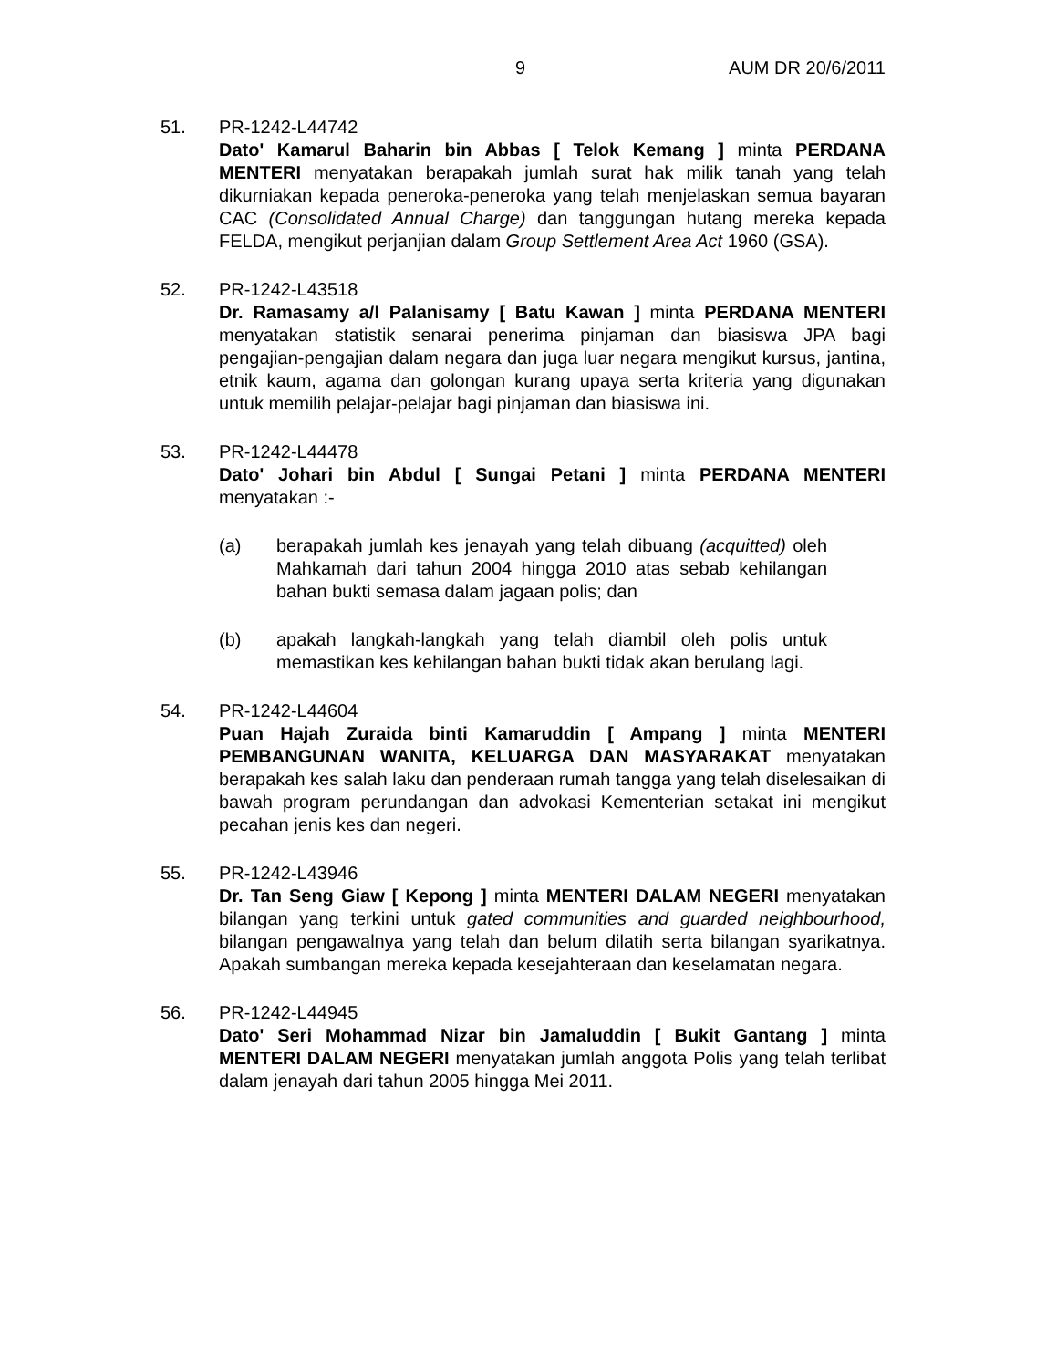9 AUM DR 20/6/2011
51. PR-1242-L44742
Dato' Kamarul Baharin bin Abbas [ Telok Kemang ] minta PERDANA MENTERI menyatakan berapakah jumlah surat hak milik tanah yang telah dikurniakan kepada peneroka-peneroka yang telah menjelaskan semua bayaran CAC (Consolidated Annual Charge) dan tanggungan hutang mereka kepada FELDA, mengikut perjanjian dalam Group Settlement Area Act 1960 (GSA).
52. PR-1242-L43518
Dr. Ramasamy a/l Palanisamy [ Batu Kawan ] minta PERDANA MENTERI menyatakan statistik senarai penerima pinjaman dan biasiswa JPA bagi pengajian-pengajian dalam negara dan juga luar negara mengikut kursus, jantina, etnik kaum, agama dan golongan kurang upaya serta kriteria yang digunakan untuk memilih pelajar-pelajar bagi pinjaman dan biasiswa ini.
53. PR-1242-L44478
Dato' Johari bin Abdul [ Sungai Petani ] minta PERDANA MENTERI menyatakan :-
(a) berapakah jumlah kes jenayah yang telah dibuang (acquitted) oleh Mahkamah dari tahun 2004 hingga 2010 atas sebab kehilangan bahan bukti semasa dalam jagaan polis; dan
(b) apakah langkah-langkah yang telah diambil oleh polis untuk memastikan kes kehilangan bahan bukti tidak akan berulang lagi.
54. PR-1242-L44604
Puan Hajah Zuraida binti Kamaruddin [ Ampang ] minta MENTERI PEMBANGUNAN WANITA, KELUARGA DAN MASYARAKAT menyatakan berapakah kes salah laku dan penderaan rumah tangga yang telah diselesaikan di bawah program perundangan dan advokasi Kementerian setakat ini mengikut pecahan jenis kes dan negeri.
55. PR-1242-L43946
Dr. Tan Seng Giaw [ Kepong ] minta MENTERI DALAM NEGERI menyatakan bilangan yang terkini untuk gated communities and guarded neighbourhood, bilangan pengawalnya yang telah dan belum dilatih serta bilangan syarikatnya. Apakah sumbangan mereka kepada kesejahteraan dan keselamatan negara.
56. PR-1242-L44945
Dato' Seri Mohammad Nizar bin Jamaluddin [ Bukit Gantang ] minta MENTERI DALAM NEGERI menyatakan jumlah anggota Polis yang telah terlibat dalam jenayah dari tahun 2005 hingga Mei 2011.